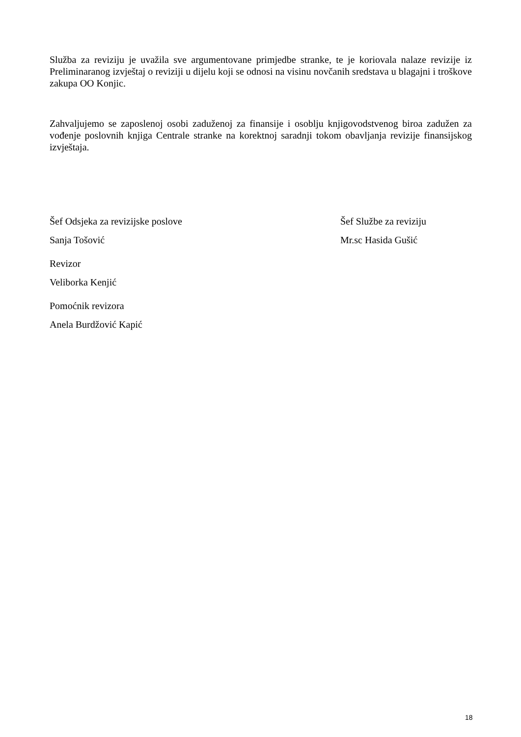Služba za reviziju je uvažila sve argumentovane primjedbe stranke, te je koriovala nalaze revizije iz Preliminaranog izvještaj o reviziji u dijelu koji se odnosi na visinu novčanih sredstava u blagajni i troškove zakupa OO Konjic.
Zahvaljujemo se zaposlenoj osobi zaduženoj za finansije i osoblju knjigovodstvenog biroa zadužen za vođenje poslovnih knjiga Centrale stranke na korektnoj saradnji tokom obavljanja revizije finansijskog izvještaja.
Šef Odsjeka za revizijske poslove
Šef Službe za reviziju
Sanja Tošović Mr.sc Hasida Gušić
Revizor
Veliborka Kenjić
Pomoćnik revizora
Anela Burdžović Kapić
18